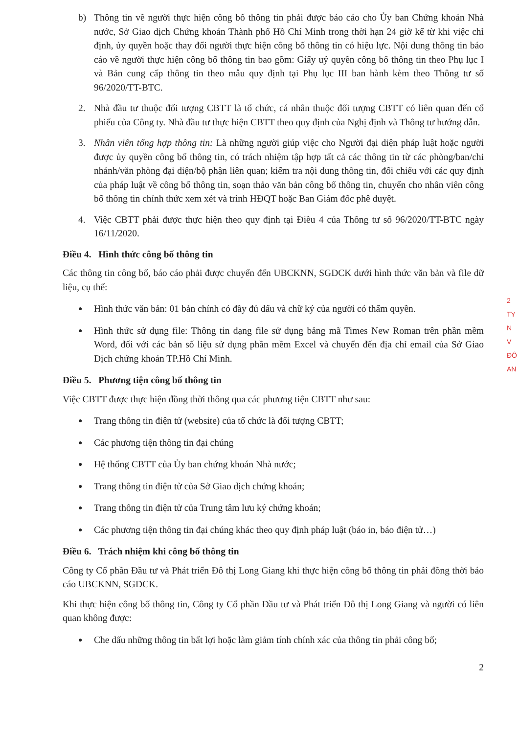b) Thông tin về người thực hiện công bố thông tin phải được báo cáo cho Ủy ban Chứng khoán Nhà nước, Sở Giao dịch Chứng khoán Thành phố Hồ Chí Minh trong thời hạn 24 giờ kể từ khi việc chỉ định, ủy quyền hoặc thay đổi người thực hiện công bố thông tin có hiệu lực. Nội dung thông tin báo cáo về người thực hiện công bố thông tin bao gồm: Giấy uỷ quyền công bố thông tin theo Phụ lục I và Bản cung cấp thông tin theo mẫu quy định tại Phụ lục III ban hành kèm theo Thông tư số 96/2020/TT-BTC.
2. Nhà đầu tư thuộc đối tượng CBTT là tổ chức, cá nhân thuộc đối tượng CBTT có liên quan đến cổ phiếu của Công ty. Nhà đầu tư thực hiện CBTT theo quy định của Nghị định và Thông tư hướng dẫn.
3. Nhân viên tổng hợp thông tin: Là những người giúp việc cho Người đại diện pháp luật hoặc người được ủy quyền công bố thông tin, có trách nhiệm tập hợp tất cả các thông tin từ các phòng/ban/chi nhánh/văn phòng đại diện/bộ phận liên quan; kiểm tra nội dung thông tin, đối chiếu với các quy định của pháp luật về công bố thông tin, soạn thảo văn bản công bố thông tin, chuyển cho nhân viên công bố thông tin chính thức xem xét và trình HĐQT hoặc Ban Giám đốc phê duyệt.
4. Việc CBTT phải được thực hiện theo quy định tại Điều 4 của Thông tư số 96/2020/TT-BTC ngày 16/11/2020.
Điều 4. Hình thức công bố thông tin
Các thông tin công bố, báo cáo phải được chuyển đến UBCKNN, SGDCK dưới hình thức văn bản và file dữ liệu, cụ thể:
● Hình thức văn bản: 01 bản chính có đầy đủ dấu và chữ ký của người có thẩm quyền.
● Hình thức sử dụng file: Thông tin dạng file sử dụng bảng mã Times New Roman trên phần mềm Word, đối với các bản số liệu sử dụng phần mềm Excel và chuyển đến địa chỉ email của Sở Giao Dịch chứng khoán TP.Hồ Chí Minh.
Điều 5. Phương tiện công bố thông tin
Việc CBTT được thực hiện đồng thời thông qua các phương tiện CBTT như sau:
● Trang thông tin điện tử (website) của tổ chức là đối tượng CBTT;
● Các phương tiện thông tin đại chúng
● Hệ thống CBTT của Ủy ban chứng khoán Nhà nước;
● Trang thông tin điện tử của Sở Giao dịch chứng khoán;
● Trang thông tin điện tử của Trung tâm lưu ký chứng khoán;
● Các phương tiện thông tin đại chúng khác theo quy định pháp luật (báo in, báo điện tử…)
Điều 6. Trách nhiệm khi công bố thông tin
Công ty Cổ phần Đầu tư và Phát triển Đô thị Long Giang khi thực hiện công bố thông tin phải đồng thời báo cáo UBCKNN, SGDCK.
Khi thực hiện công bố thông tin, Công ty Cổ phần Đầu tư và Phát triển Đô thị Long Giang và người có liên quan không được:
● Che dấu những thông tin bất lợi hoặc làm giảm tính chính xác của thông tin phải công bố;
2
2
TY
N
V
ĐÔ
AN